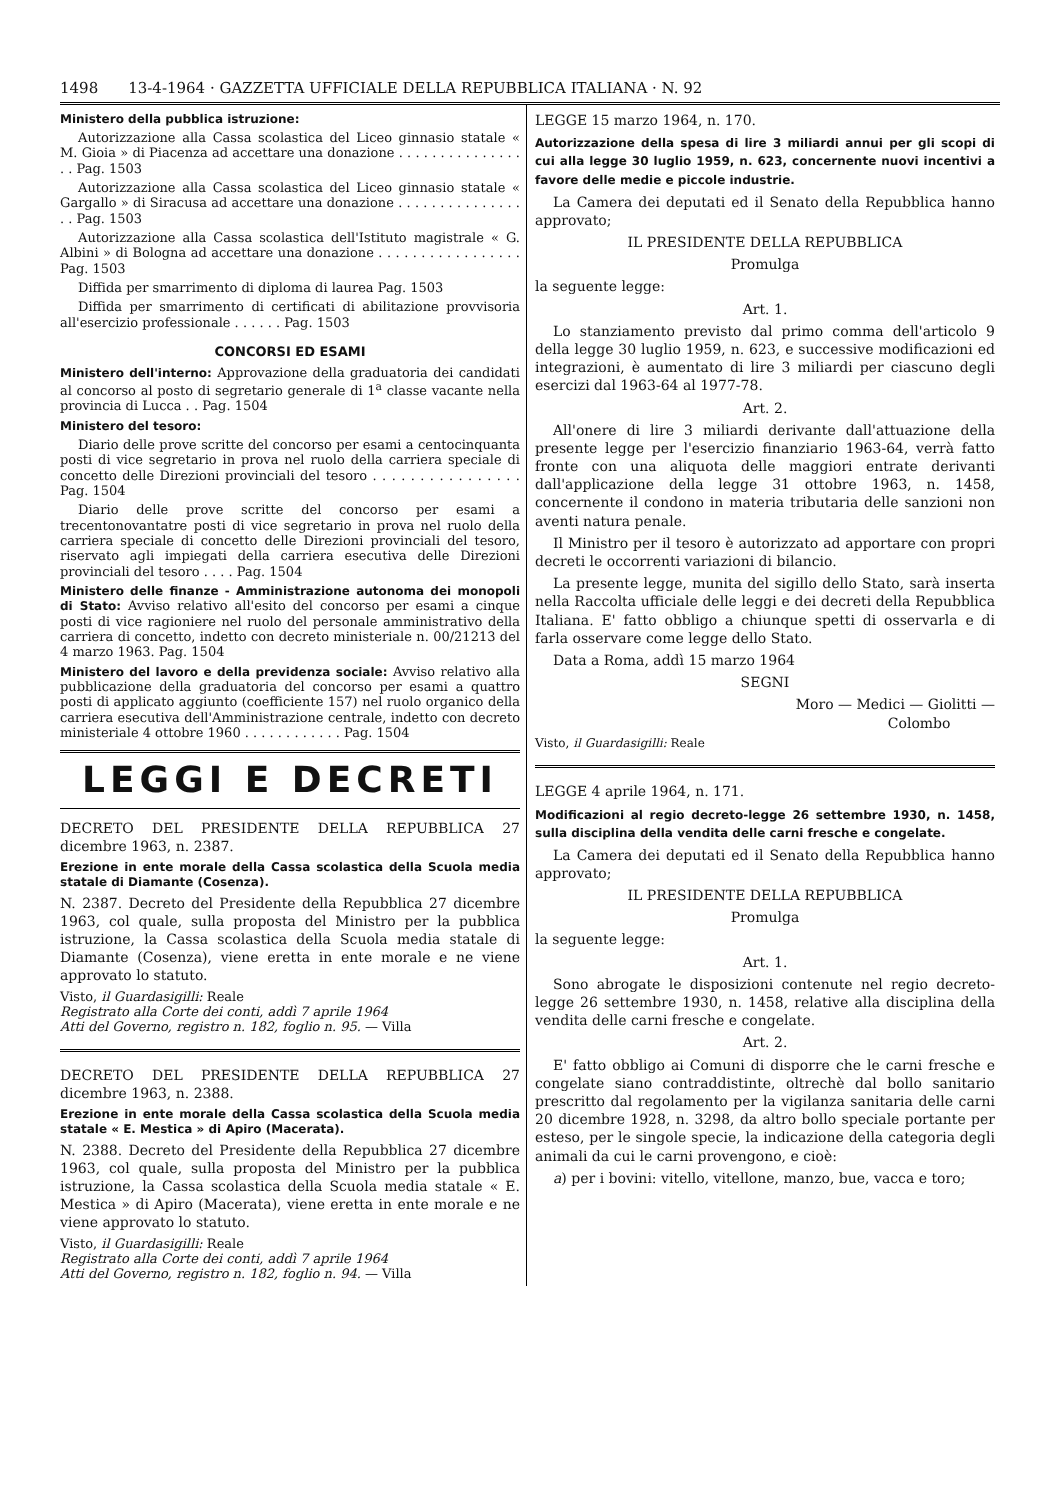1498 13-4-1964 · GAZZETTA UFFICIALE DELLA REPUBBLICA ITALIANA · N. 92
Ministero della pubblica istruzione:
Autorizzazione alla Cassa scolastica del Liceo ginnasio statale « M. Gioia » di Piacenza ad accettare una donazione . . . . . . . . . . . . . . . . . Pag. 1503
Autorizzazione alla Cassa scolastica del Liceo ginnasio statale « Gargallo » di Siracusa ad accettare una donazione . . . . . . . . . . . . . . . . . Pag. 1503
Autorizzazione alla Cassa scolastica dell'Istituto magistrale « G. Albini » di Bologna ad accettare una donazione . . . . . . . . . . . . . . . . . Pag. 1503
Diffida per smarrimento di diploma di laurea Pag. 1503
Diffida per smarrimento di certificati di abilitazione provvisoria all'esercizio professionale . . . . . . Pag. 1503
CONCORSI ED ESAMI
Ministero dell'interno: Approvazione della graduatoria dei candidati al concorso al posto di segretario generale di 1<sup>a</sup> classe vacante nella provincia di Lucca . . Pag. 1504
Ministero del tesoro:
Diario delle prove scritte del concorso per esami a centocinquanta posti di vice segretario in prova nel ruolo della carriera speciale di concetto delle Direzioni provinciali del tesoro . . . . . . . . . . . . . . . . Pag. 1504
Diario delle prove scritte del concorso per esami a trecentonovantatre posti di vice segretario in prova nel ruolo della carriera speciale di concetto delle Direzioni provinciali del tesoro, riservato agli impiegati della carriera esecutiva delle Direzioni provinciali del tesoro . . . . Pag. 1504
Ministero delle finanze - Amministrazione autonoma dei monopoli di Stato: Avviso relativo all'esito del concorso per esami a cinque posti di vice ragioniere nel ruolo del personale amministrativo della carriera di concetto, indetto con decreto ministeriale n. 00/21213 del 4 marzo 1963. Pag. 1504
Ministero del lavoro e della previdenza sociale: Avviso relativo alla pubblicazione della graduatoria del concorso per esami a quattro posti di applicato aggiunto (coefficiente 157) nel ruolo organico della carriera esecutiva dell'Amministrazione centrale, indetto con decreto ministeriale 4 ottobre 1960 . . . . . . . . . . . . Pag. 1504
LEGGI E DECRETI
DECRETO DEL PRESIDENTE DELLA REPUBBLICA 27 dicembre 1963, n. 2387.
Erezione in ente morale della Cassa scolastica della Scuola media statale di Diamante (Cosenza).
N. 2387. Decreto del Presidente della Repubblica 27 dicembre 1963, col quale, sulla proposta del Ministro per la pubblica istruzione, la Cassa scolastica della Scuola media statale di Diamante (Cosenza), viene eretta in ente morale e ne viene approvato lo statuto.
Visto, il Guardasigilli: Reale
Registrato alla Corte dei conti, addì 7 aprile 1964
Atti del Governo, registro n. 182, foglio n. 95. — Villa
DECRETO DEL PRESIDENTE DELLA REPUBBLICA 27 dicembre 1963, n. 2388.
Erezione in ente morale della Cassa scolastica della Scuola media statale « E. Mestica » di Apiro (Macerata).
N. 2388. Decreto del Presidente della Repubblica 27 dicembre 1963, col quale, sulla proposta del Ministro per la pubblica istruzione, la Cassa scolastica della Scuola media statale « E. Mestica » di Apiro (Macerata), viene eretta in ente morale e ne viene approvato lo statuto.
Visto, il Guardasigilli: Reale
Registrato alla Corte dei conti, addì 7 aprile 1964
Atti del Governo, registro n. 182, foglio n. 94. — Villa
LEGGE 15 marzo 1964, n. 170.
Autorizzazione della spesa di lire 3 miliardi annui per gli scopi di cui alla legge 30 luglio 1959, n. 623, concernente nuovi incentivi a favore delle medie e piccole industrie.
La Camera dei deputati ed il Senato della Repubblica hanno approvato;
IL PRESIDENTE DELLA REPUBBLICA
Promulga
la seguente legge:
Art. 1.
Lo stanziamento previsto dal primo comma dell'articolo 9 della legge 30 luglio 1959, n. 623, e successive modificazioni ed integrazioni, è aumentato di lire 3 miliardi per ciascuno degli esercizi dal 1963-64 al 1977-78.
Art. 2.
All'onere di lire 3 miliardi derivante dall'attuazione della presente legge per l'esercizio finanziario 1963-64, verrà fatto fronte con una aliquota delle maggiori entrate derivanti dall'applicazione della legge 31 ottobre 1963, n. 1458, concernente il condono in materia tributaria delle sanzioni non aventi natura penale.
Il Ministro per il tesoro è autorizzato ad apportare con propri decreti le occorrenti variazioni di bilancio.
La presente legge, munita del sigillo dello Stato, sarà inserta nella Raccolta ufficiale delle leggi e dei decreti della Repubblica Italiana. E' fatto obbligo a chiunque spetti di osservarla e di farla osservare come legge dello Stato.
Data a Roma, addì 15 marzo 1964
SEGNI
Moro — Medici — Giolitti —
Colombo
Visto, il Guardasigilli: Reale
LEGGE 4 aprile 1964, n. 171.
Modificazioni al regio decreto-legge 26 settembre 1930, n. 1458, sulla disciplina della vendita delle carni fresche e congelate.
La Camera dei deputati ed il Senato della Repubblica hanno approvato;
IL PRESIDENTE DELLA REPUBBLICA
Promulga
la seguente legge:
Art. 1.
Sono abrogate le disposizioni contenute nel regio decreto-legge 26 settembre 1930, n. 1458, relative alla disciplina della vendita delle carni fresche e congelate.
Art. 2.
E' fatto obbligo ai Comuni di disporre che le carni fresche e congelate siano contraddistinte, oltrechè dal bollo sanitario prescritto dal regolamento per la vigilanza sanitaria delle carni 20 dicembre 1928, n. 3298, da altro bollo speciale portante per esteso, per le singole specie, la indicazione della categoria degli animali da cui le carni provengono, e cioè:
a) per i bovini: vitello, vitellone, manzo, bue, vacca e toro;